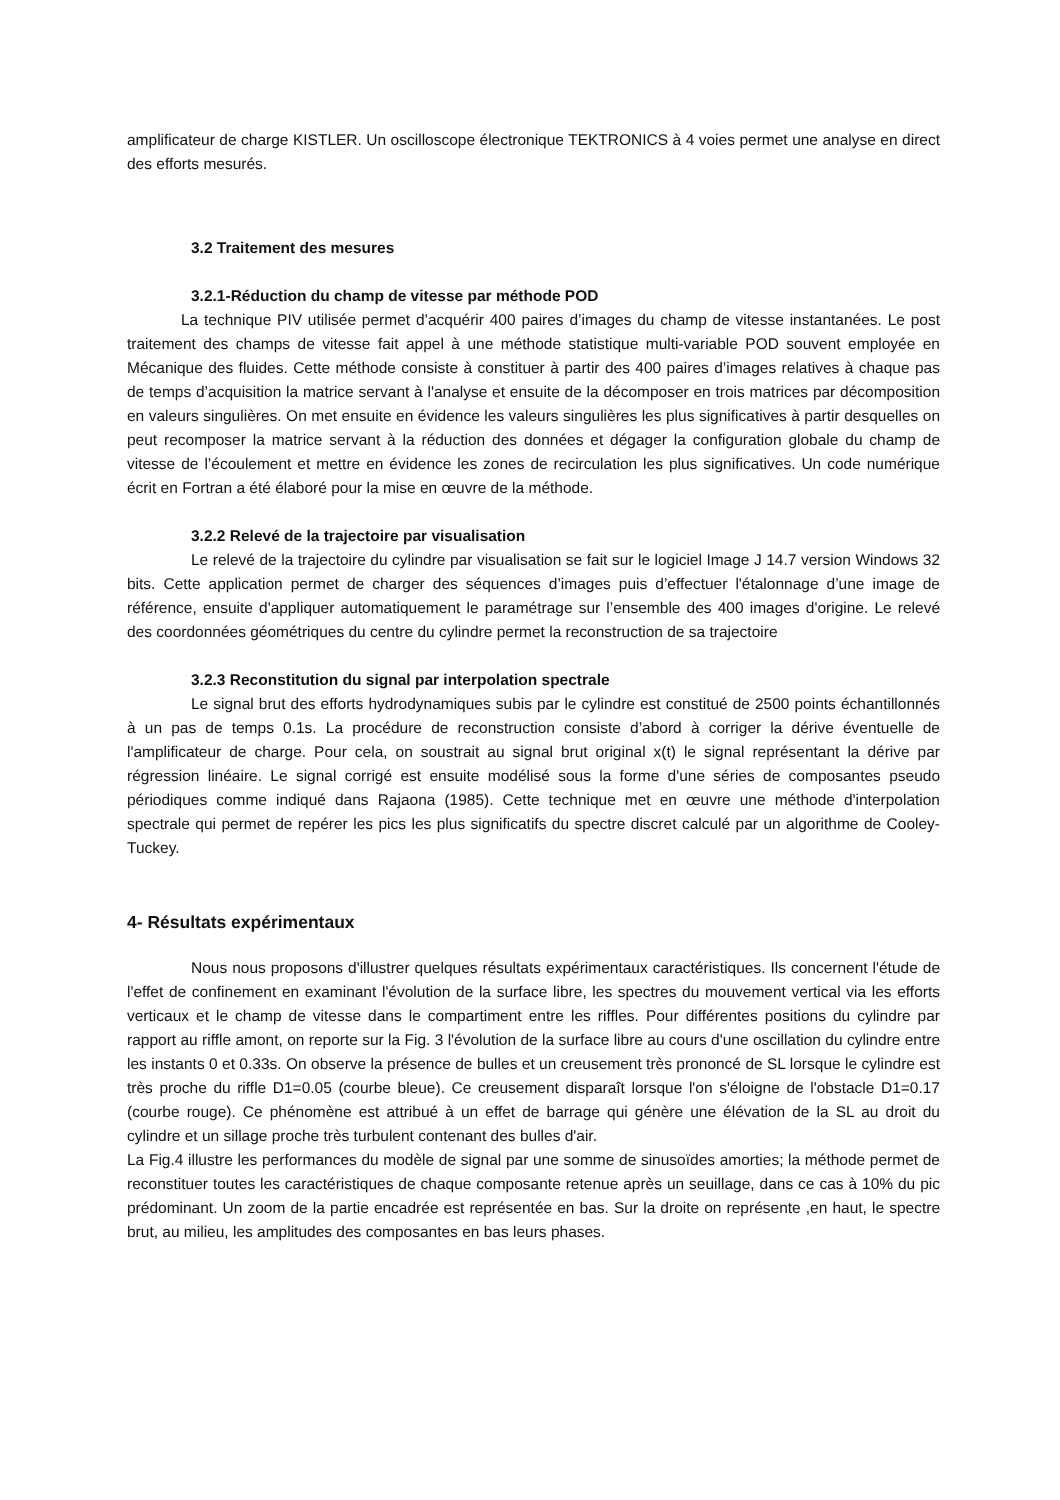amplificateur de charge KISTLER. Un oscilloscope électronique TEKTRONICS à 4 voies permet une analyse en direct des efforts mesurés.
3.2 Traitement des mesures
3.2.1-Réduction du champ de vitesse par méthode POD
La technique PIV utilisée permet d’acquérir 400 paires d’images du champ de vitesse instantanées. Le post traitement des champs de vitesse fait appel à une méthode statistique multi-variable POD souvent employée en Mécanique des fluides. Cette méthode consiste à constituer à partir des 400 paires d’images relatives à chaque pas de temps d’acquisition la matrice servant à l'analyse et ensuite de la décomposer en trois matrices par décomposition en valeurs singulières. On met ensuite en évidence les valeurs singulières les plus significatives à partir desquelles on peut recomposer la matrice servant à la réduction des données et dégager la configuration globale du champ de vitesse de l’écoulement et mettre en évidence les zones de recirculation les plus significatives. Un code numérique écrit en Fortran a été élaboré pour la mise en œuvre de la méthode.
3.2.2 Relevé de la trajectoire par visualisation
Le relevé de la trajectoire du cylindre par visualisation se fait sur le logiciel Image J 14.7 version Windows 32 bits. Cette application permet de charger des séquences d’images puis d’effectuer l'étalonnage d’une image de référence, ensuite d'appliquer automatiquement le paramétrage sur l’ensemble des 400 images d'origine. Le relevé des coordonnées géométriques du centre du cylindre permet la reconstruction de sa trajectoire
3.2.3 Reconstitution du signal par interpolation spectrale
Le signal brut des efforts hydrodynamiques subis par le cylindre est constitué de 2500 points échantillonnés à un pas de temps 0.1s. La procédure de reconstruction consiste d’abord à corriger la dérive éventuelle de l'amplificateur de charge. Pour cela, on soustrait au signal brut original x(t) le signal représentant la dérive par régression linéaire. Le signal corrigé est ensuite modélisé sous la forme d'une séries de composantes pseudo périodiques comme indiqué dans Rajaona (1985). Cette technique met en œuvre une méthode d'interpolation spectrale qui permet de repérer les pics les plus significatifs du spectre discret calculé par un algorithme de Cooley-Tuckey.
4- Résultats expérimentaux
Nous nous proposons d'illustrer quelques résultats expérimentaux caractéristiques. Ils concernent l'étude de l'effet de confinement en examinant l'évolution de la surface libre, les spectres du mouvement vertical via les efforts verticaux et le champ de vitesse dans le compartiment entre les riffles. Pour différentes positions du cylindre par rapport au riffle amont, on reporte sur la Fig. 3 l'évolution de la surface libre au cours d'une oscillation du cylindre entre les instants 0 et 0.33s. On observe la présence de bulles et un creusement très prononcé de SL lorsque le cylindre est très proche du riffle D1=0.05 (courbe bleue). Ce creusement disparaît lorsque l'on s'éloigne de l'obstacle D1=0.17 (courbe rouge). Ce phénomène est attribué à un effet de barrage qui génère une élévation de la SL au droit du cylindre et un sillage proche très turbulent contenant des bulles d'air.
La Fig.4 illustre les performances du modèle de signal par une somme de sinusoïdes amorties; la méthode permet de reconstituer toutes les caractéristiques de chaque composante retenue après un seuillage, dans ce cas à 10% du pic prédominant. Un zoom de la partie encadrée est représentée en bas. Sur la droite on représente ,en haut, le spectre brut, au milieu, les amplitudes des composantes en bas leurs phases.